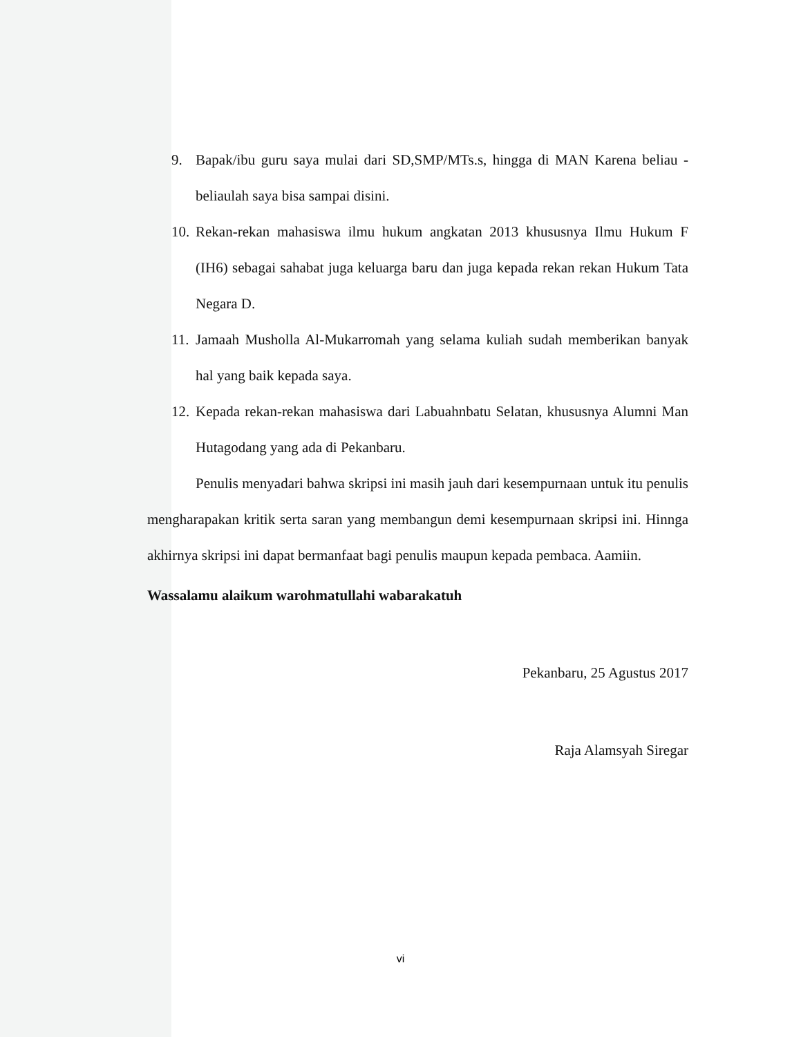9. Bapak/ibu guru saya mulai dari SD,SMP/MTs.s, hingga di MAN Karena beliau -beliaulah saya bisa sampai disini.
10. Rekan-rekan mahasiswa ilmu hukum angkatan 2013 khususnya Ilmu Hukum F (IH6) sebagai sahabat juga keluarga baru dan juga kepada rekan rekan Hukum Tata Negara D.
11. Jamaah Musholla Al-Mukarromah yang selama kuliah sudah memberikan banyak hal yang baik kepada saya.
12. Kepada rekan-rekan mahasiswa dari Labuahnbatu Selatan, khususnya Alumni Man Hutagodang yang ada di Pekanbaru.
Penulis menyadari bahwa skripsi ini masih jauh dari kesempurnaan untuk itu penulis mengharapakan kritik serta saran yang membangun demi kesempurnaan skripsi ini. Hinnga akhirnya skripsi ini dapat bermanfaat bagi penulis maupun kepada pembaca. Aamiin.
Wassalamu alaikum warohmatullahi wabarakatuh
Pekanbaru, 25 Agustus 2017
Raja Alamsyah Siregar
vi